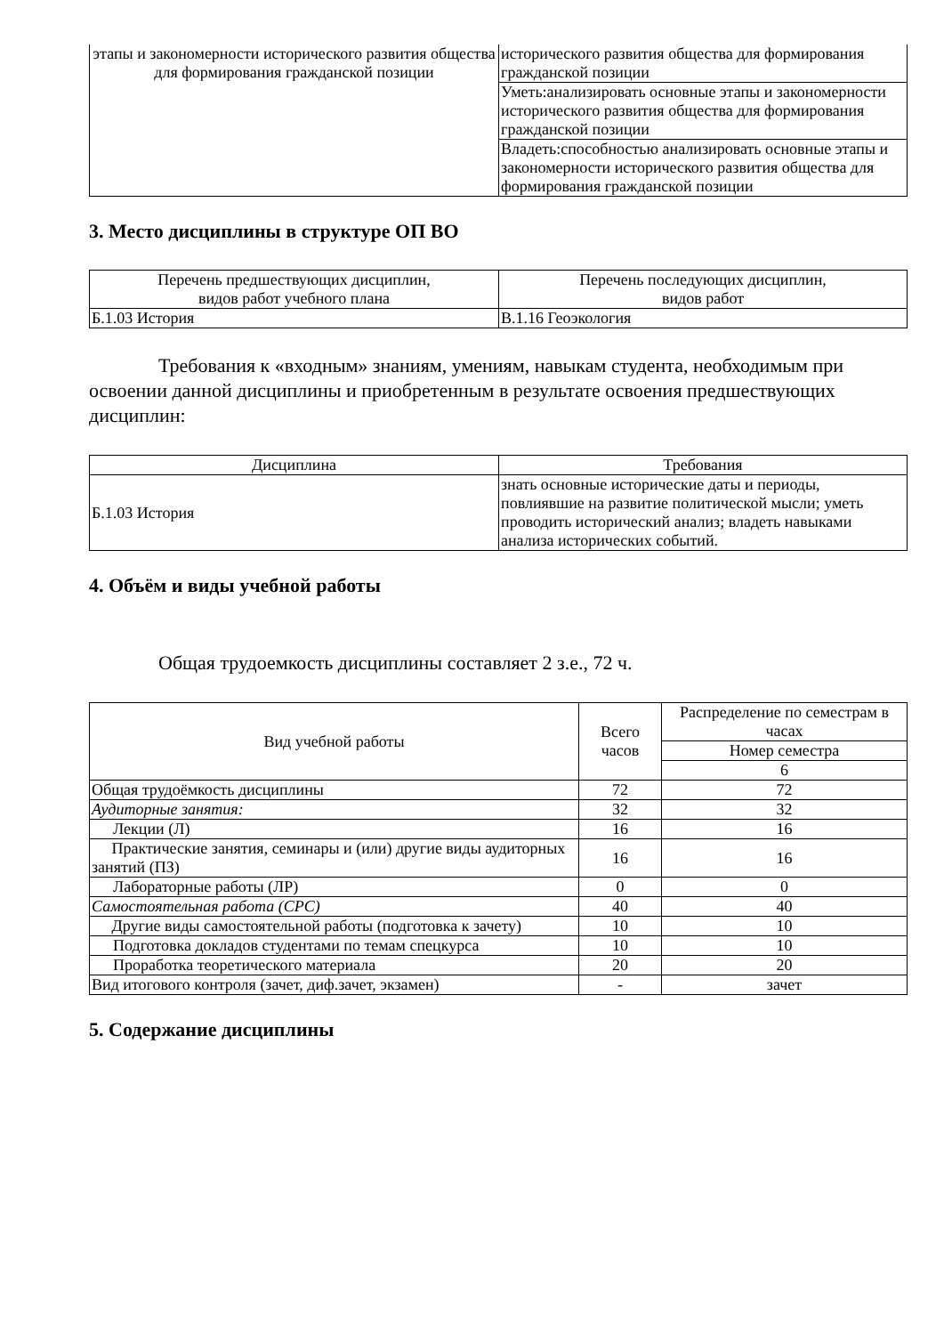| этапы и закономерности исторического развития общества для формирования гражданской позиции | исторического развития общества для формирования гражданской позиции |
| | Уметь:анализировать основные этапы и закономерности исторического развития общества для формирования гражданской позиции |
| | Владеть:способностью анализировать основные этапы и закономерности исторического развития общества для формирования гражданской позиции |
3. Место дисциплины в структуре ОП ВО
| Перечень предшествующих дисциплин, видов работ учебного плана | Перечень последующих дисциплин, видов работ |
| --- | --- |
| Б.1.03 История | В.1.16 Геоэкология |
Требования к «входным» знаниям, умениям, навыкам студента, необходимым при освоении данной дисциплины и приобретенным в результате освоения предшествующих дисциплин:
| Дисциплина | Требования |
| --- | --- |
| Б.1.03 История | знать основные исторические даты и периоды, повлиявшие на развитие политической мысли; уметь проводить исторический анализ; владеть навыками анализа исторических событий. |
4. Объём и виды учебной работы
Общая трудоемкость дисциплины составляет 2 з.е., 72 ч.
| Вид учебной работы | Всего часов | Распределение по семестрам в часах |
| --- | --- | --- |
| | | Номер семестра |
| | | 6 |
| Общая трудоёмкость дисциплины | 72 | 72 |
| Аудиторные занятия: | 32 | 32 |
| Лекции (Л) | 16 | 16 |
| Практические занятия, семинары и (или) другие виды аудиторных занятий (ПЗ) | 16 | 16 |
| Лабораторные работы (ЛР) | 0 | 0 |
| Самостоятельная работа (СРС) | 40 | 40 |
| Другие виды самостоятельной работы (подготовка к зачету) | 10 | 10 |
| Подготовка докладов студентами по темам спецкурса | 10 | 10 |
| Проработка теоретического материала | 20 | 20 |
| Вид итогового контроля (зачет, диф.зачет, экзамен) | - | зачет |
5. Содержание дисциплины